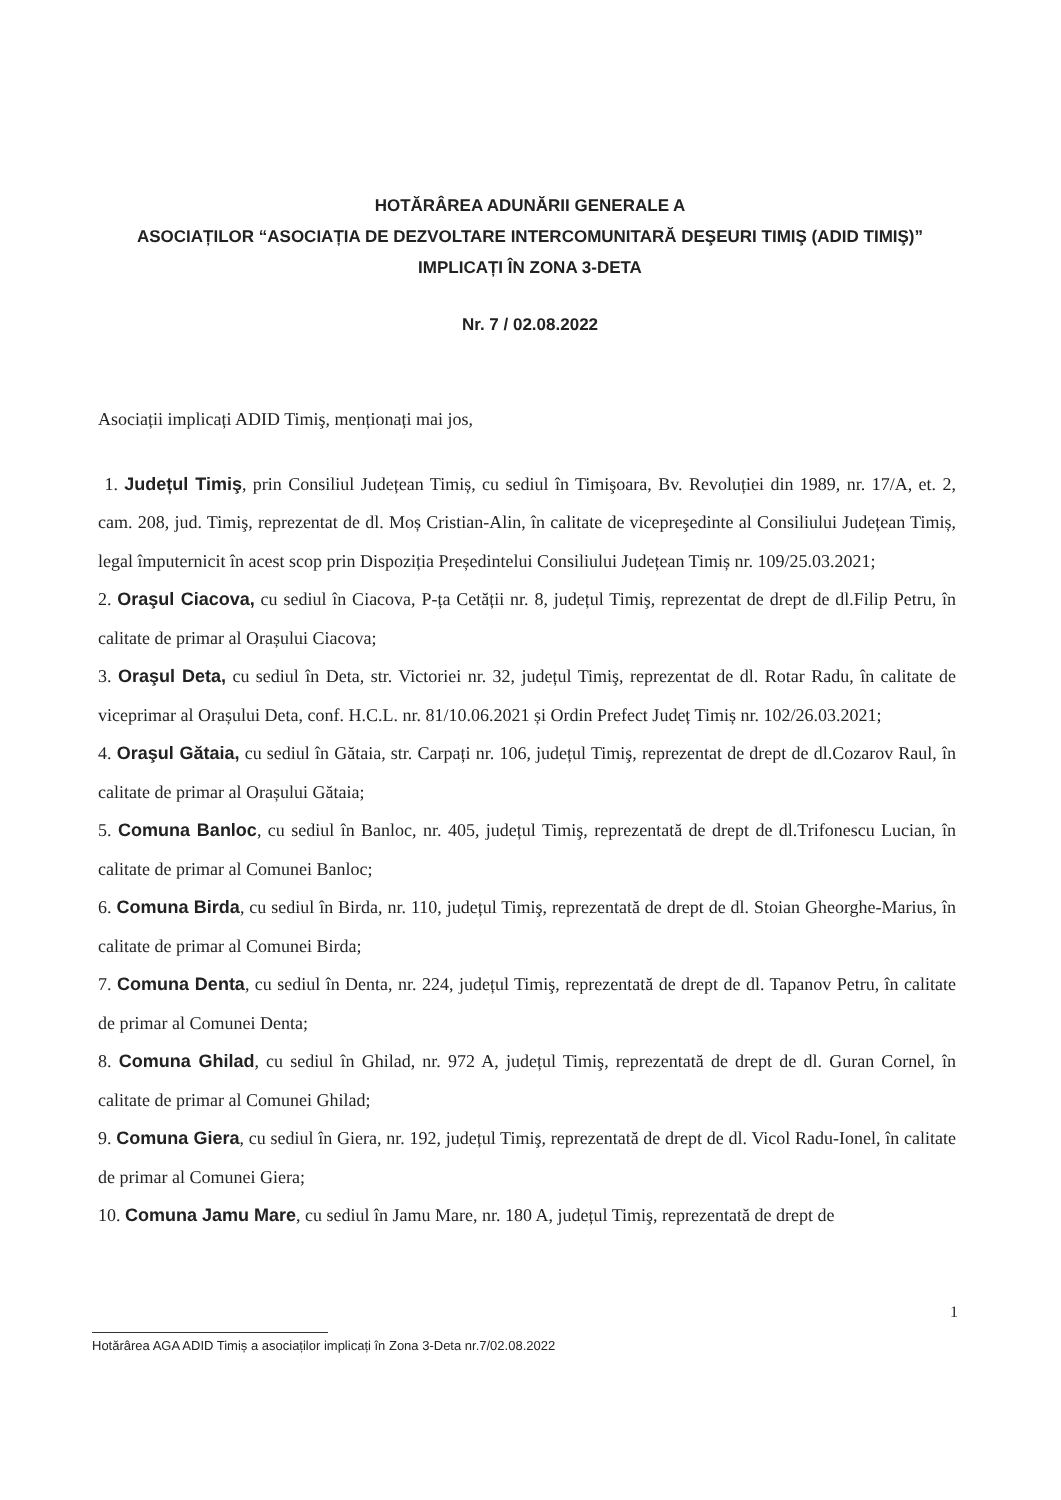HOTĂRÂREA ADUNĂRII GENERALE A
ASOCIAȚILOR “ASOCIAȚIA DE DEZVOLTARE INTERCOMUNITARĂ DEŞEURI TIMIŞ (ADID TIMIŞ)” IMPLICAȚI ÎN ZONA 3-DETA
Nr. 7 / 02.08.2022
Asociații implicați ADID Timiş, menționați mai jos,
1. Județul Timiş, prin Consiliul Județean Timiș, cu sediul în Timişoara, Bv. Revoluției din 1989, nr. 17/A, et. 2, cam. 208, jud. Timiş, reprezentat de dl. Moș Cristian-Alin, în calitate de vicepreşedinte al Consiliului Județean Timiș, legal împuternicit în acest scop prin Dispoziția Președintelui Consiliului Județean Timiș nr. 109/25.03.2021;
2. Oraşul Ciacova, cu sediul în Ciacova, P-ța Cetății nr. 8, județul Timiş, reprezentat de drept de dl.Filip Petru, în calitate de primar al Orașului Ciacova;
3. Oraşul Deta, cu sediul în Deta, str. Victoriei nr. 32, județul Timiş, reprezentat de dl. Rotar Radu, în calitate de viceprimar al Orașului Deta, conf. H.C.L. nr. 81/10.06.2021 și Ordin Prefect Județ Timiș nr. 102/26.03.2021;
4. Oraşul Gătaia, cu sediul în Gătaia, str. Carpați nr. 106, județul Timiş, reprezentat de drept de dl.Cozarov Raul, în calitate de primar al Orașului Gătaia;
5. Comuna Banloc, cu sediul în Banloc, nr. 405, județul Timiş, reprezentată de drept de dl.Trifonescu Lucian, în calitate de primar al Comunei Banloc;
6. Comuna Birda, cu sediul în Birda, nr. 110, județul Timiş, reprezentată de drept de dl. Stoian Gheorghe-Marius, în calitate de primar al Comunei Birda;
7. Comuna Denta, cu sediul în Denta, nr. 224, județul Timiş, reprezentată de drept de dl. Tapanov Petru, în calitate de primar al Comunei Denta;
8. Comuna Ghilad, cu sediul în Ghilad, nr. 972 A, județul Timiş, reprezentată de drept de dl. Guran Cornel, în calitate de primar al Comunei Ghilad;
9. Comuna Giera, cu sediul în Giera, nr. 192, județul Timiş, reprezentată de drept de dl. Vicol Radu-Ionel, în calitate de primar al Comunei Giera;
10. Comuna Jamu Mare, cu sediul în Jamu Mare, nr. 180 A, județul Timiş, reprezentată de drept de
1
Hotărârea AGA ADID Timiș a asociaților implicați în Zona 3-Deta nr.7/02.08.2022